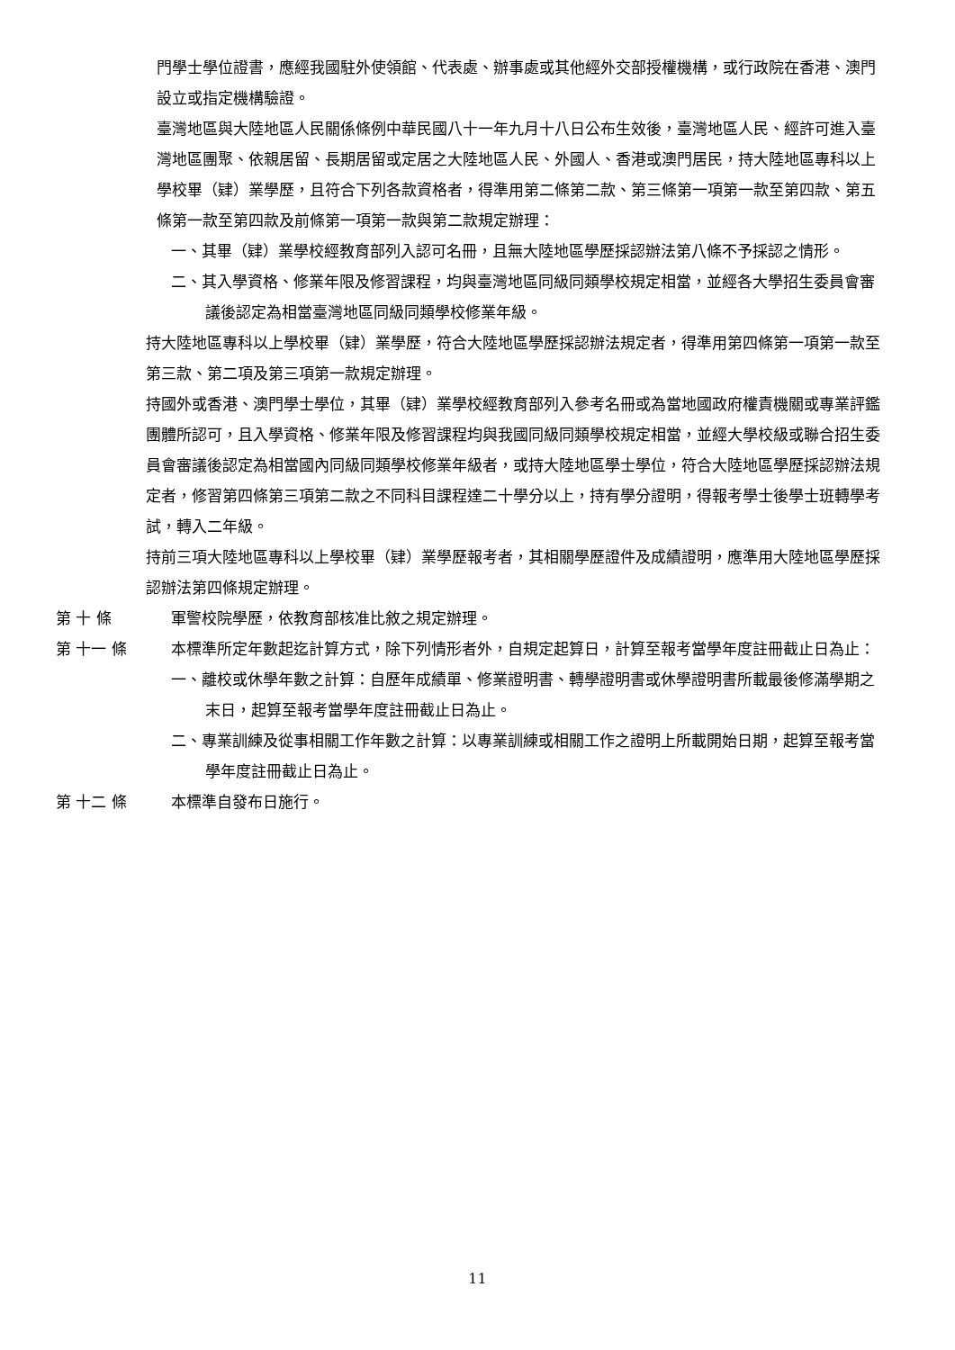門學士學位證書，應經我國駐外使領館、代表處、辦事處或其他經外交部授權機構，或行政院在香港、澳門設立或指定機構驗證。
臺灣地區與大陸地區人民關係條例中華民國八十一年九月十八日公布生效後，臺灣地區人民、經許可進入臺灣地區團聚、依親居留、長期居留或定居之大陸地區人民、外國人、香港或澳門居民，持大陸地區專科以上學校畢（肄）業學歷，且符合下列各款資格者，得準用第二條第二款、第三條第一項第一款至第四款、第五條第一款至第四款及前條第一項第一款與第二款規定辦理：
一、其畢（肄）業學校經教育部列入認可名冊，且無大陸地區學歷採認辦法第八條不予採認之情形。
二、其入學資格、修業年限及修習課程，均與臺灣地區同級同類學校規定相當，並經各大學招生委員會審議後認定為相當臺灣地區同級同類學校修業年級。
持大陸地區專科以上學校畢（肄）業學歷，符合大陸地區學歷採認辦法規定者，得準用第四條第一項第一款至第三款、第二項及第三項第一款規定辦理。
持國外或香港、澳門學士學位，其畢（肄）業學校經教育部列入參考名冊或為當地國政府權責機關或專業評鑑團體所認可，且入學資格、修業年限及修習課程均與我國同級同類學校規定相當，並經大學校級或聯合招生委員會審議後認定為相當國內同級同類學校修業年級者，或持大陸地區學士學位，符合大陸地區學歷採認辦法規定者，修習第四條第三項第二款之不同科目課程達二十學分以上，持有學分證明，得報考學士後學士班轉學考試，轉入二年級。
持前三項大陸地區專科以上學校畢（肄）業學歷報考者，其相關學歷證件及成績證明，應準用大陸地區學歷採認辦法第四條規定辦理。
第 十 條 軍警校院學歷，依教育部核准比敘之規定辦理。
第 十一 條 本標準所定年數起迄計算方式，除下列情形者外，自規定起算日，計算至報考當學年度註冊截止日為止：
一、離校或休學年數之計算：自歷年成績單、修業證明書、轉學證明書或休學證明書所載最後修滿學期之末日，起算至報考當學年度註冊截止日為止。
二、專業訓練及從事相關工作年數之計算：以專業訓練或相關工作之證明上所載開始日期，起算至報考當學年度註冊截止日為止。
第 十二 條 本標準自發布日施行。
11